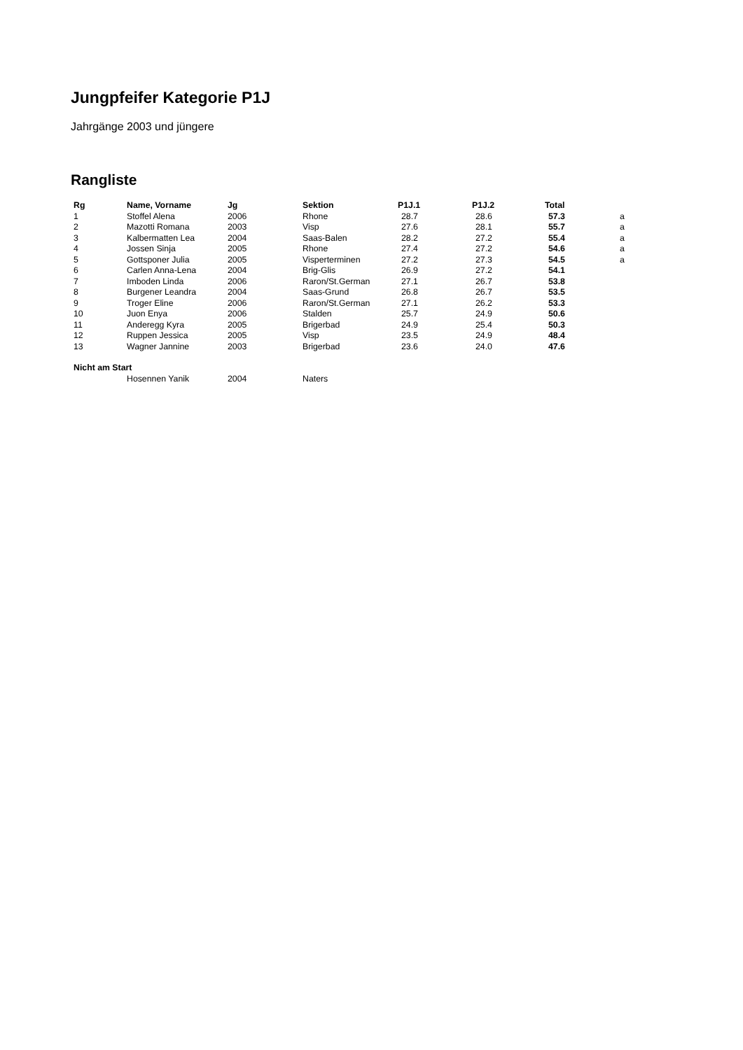Jungpfeifer Kategorie P1J
Jahrgänge 2003 und jüngere
Rangliste
| Rg | Name, Vorname | Jg | Sektion | P1J.1 | P1J.2 | Total | |
| --- | --- | --- | --- | --- | --- | --- | --- |
| 1 | Stoffel Alena | 2006 | Rhone | 28.7 | 28.6 | 57.3 | a |
| 2 | Mazotti Romana | 2003 | Visp | 27.6 | 28.1 | 55.7 | a |
| 3 | Kalbermatten Lea | 2004 | Saas-Balen | 28.2 | 27.2 | 55.4 | a |
| 4 | Jossen Sinja | 2005 | Rhone | 27.4 | 27.2 | 54.6 | a |
| 5 | Gottsponer Julia | 2005 | Visperterminen | 27.2 | 27.3 | 54.5 | a |
| 6 | Carlen Anna-Lena | 2004 | Brig-Glis | 26.9 | 27.2 | 54.1 | |
| 7 | Imboden Linda | 2006 | Raron/St.German | 27.1 | 26.7 | 53.8 | |
| 8 | Burgener Leandra | 2004 | Saas-Grund | 26.8 | 26.7 | 53.5 | |
| 9 | Troger Eline | 2006 | Raron/St.German | 27.1 | 26.2 | 53.3 | |
| 10 | Juon Enya | 2006 | Stalden | 25.7 | 24.9 | 50.6 | |
| 11 | Anderegg Kyra | 2005 | Brigerbad | 24.9 | 25.4 | 50.3 | |
| 12 | Ruppen Jessica | 2005 | Visp | 23.5 | 24.9 | 48.4 | |
| 13 | Wagner Jannine | 2003 | Brigerbad | 23.6 | 24.0 | 47.6 | |
| Nicht am Start | | | | | | | |
| | Hosennen Yanik | 2004 | Naters | | | | |